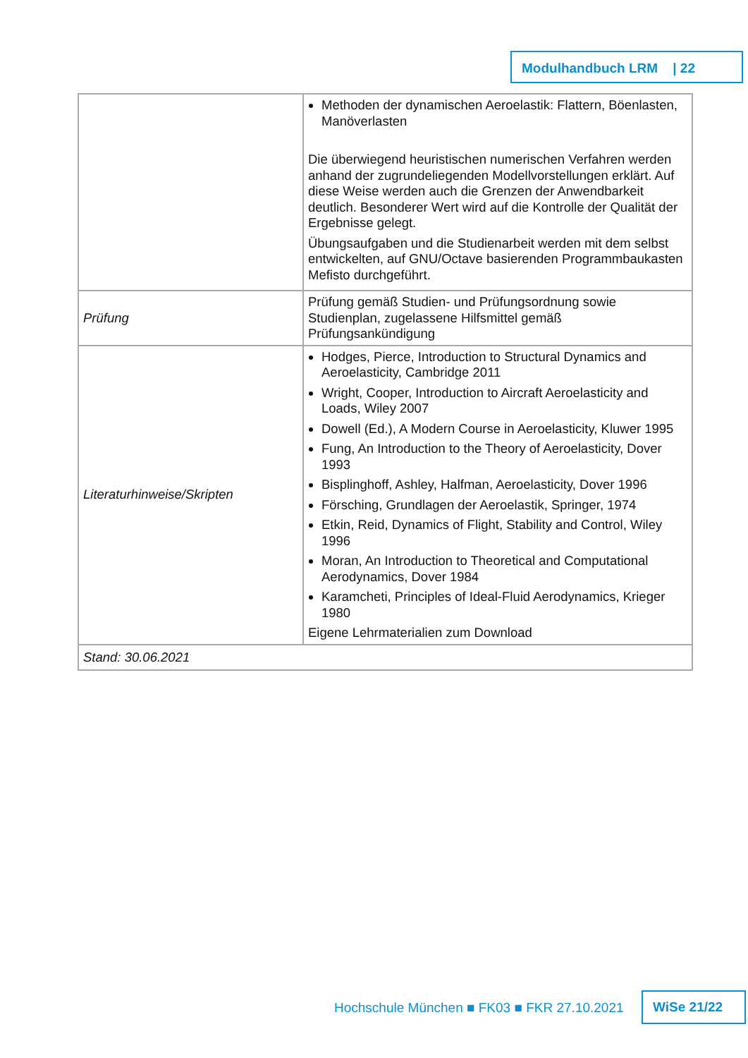Modulhandbuch LRM | 22
| | Methoden der dynamischen Aeroelastik: Flattern, Böenlasten, Manöverlasten Die überwiegend heuristischen numerischen Verfahren werden anhand der zugrundeliegenden Modellvorstellungen erklärt. Auf diese Weise werden auch die Grenzen der Anwendbarkeit deutlich. Besonderer Wert wird auf die Kontrolle der Qualität der Ergebnisse gelegt. Übungsaufgaben und die Studienarbeit werden mit dem selbst entwickelten, auf GNU/Octave basierenden Programmbaukasten Mefisto durchgeführt. |
| Prüfung | Prüfung gemäß Studien- und Prüfungsordnung sowie Studienplan, zugelassene Hilfsmittel gemäß Prüfungsankündigung |
| Literaturhinweise/Skripten | Hodges, Pierce, Introduction to Structural Dynamics and Aeroelasticity, Cambridge 2011 Wright, Cooper, Introduction to Aircraft Aeroelasticity and Loads, Wiley 2007 Dowell (Ed.), A Modern Course in Aeroelasticity, Kluwer 1995 Fung, An Introduction to the Theory of Aeroelasticity, Dover 1993 Bisplinghoff, Ashley, Halfman, Aeroelasticity, Dover 1996 Försching, Grundlagen der Aeroelastik, Springer, 1974 Etkin, Reid, Dynamics of Flight, Stability and Control, Wiley 1996 Moran, An Introduction to Theoretical and Computational Aerodynamics, Dover 1984 Karamcheti, Principles of Ideal-Fluid Aerodynamics, Krieger 1980 Eigene Lehrmaterialien zum Download |
| Stand: 30.06.2021 | |
Hochschule München ■ FK03 ■ FKR 27.10.2021
WiSe 21/22